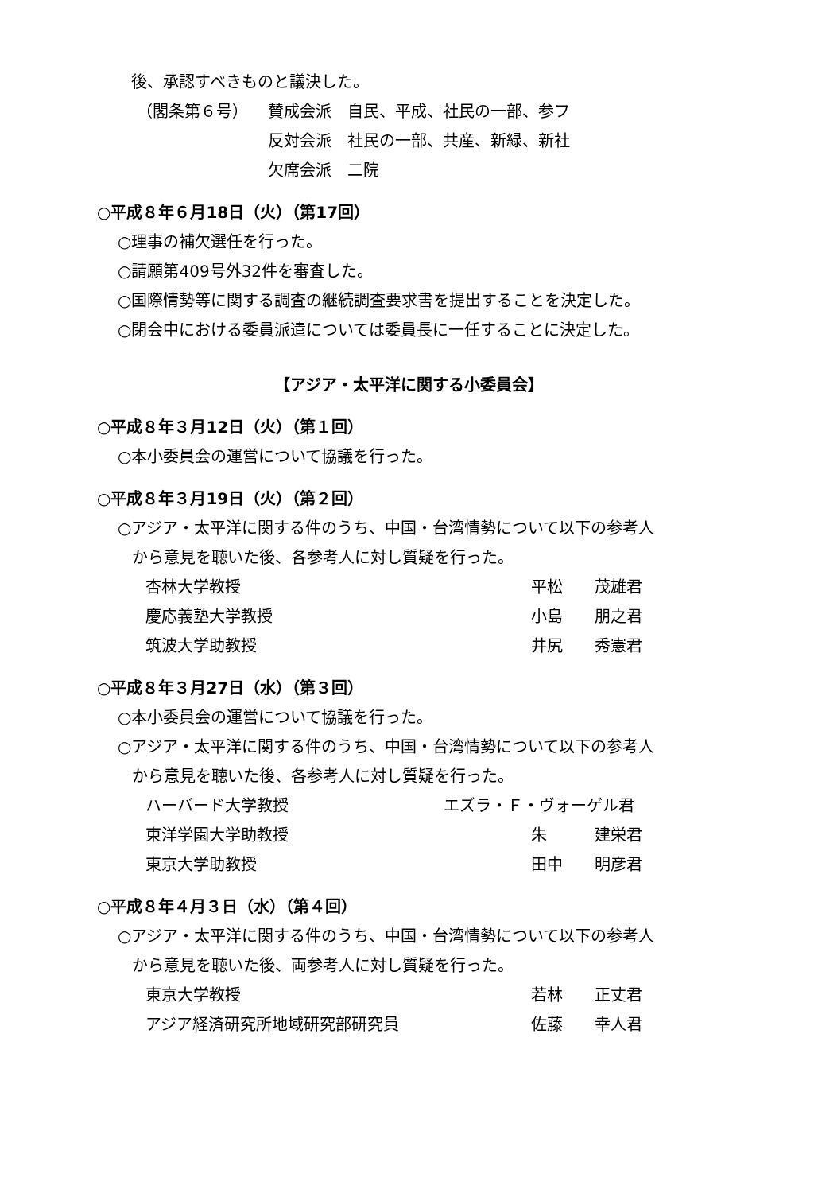後、承認すべきものと議決した。
（閣条第６号） 賛成会派　自民、平成、社民の一部、参フ
反対会派　社民の一部、共産、新緑、新社
欠席会派　二院
○平成８年６月18日（火）（第17回）
○理事の補欠選任を行った。
○請願第409号外32件を審査した。
○国際情勢等に関する調査の継続調査要求書を提出することを決定した。
○閉会中における委員派遣については委員長に一任することに決定した。
【アジア・太平洋に関する小委員会】
○平成８年３月12日（火）（第１回）
○本小委員会の運営について協議を行った。
○平成８年３月19日（火）（第２回）
○アジア・太平洋に関する件のうち、中国・台湾情勢について以下の参考人
から意見を聴いた後、各参考人に対し質疑を行った。
杏林大学教授 平松　　茂雄君
慶応義塾大学教授 小島　　朋之君
筑波大学助教授 井尻　　秀憲君
○平成８年３月27日（水）（第３回）
○本小委員会の運営について協議を行った。
○アジア・太平洋に関する件のうち、中国・台湾情勢について以下の参考人
から意見を聴いた後、各参考人に対し質疑を行った。
ハーバード大学教授 エズラ・Ｆ・ヴォーゲル君
東洋学園大学助教授 朱　　　建栄君
東京大学助教授 田中　　明彦君
○平成８年４月３日（水）（第４回）
○アジア・太平洋に関する件のうち、中国・台湾情勢について以下の参考人
から意見を聴いた後、両参考人に対し質疑を行った。
東京大学教授 若林　　正丈君
アジア経済研究所地域研究部研究員 佐藤　　幸人君